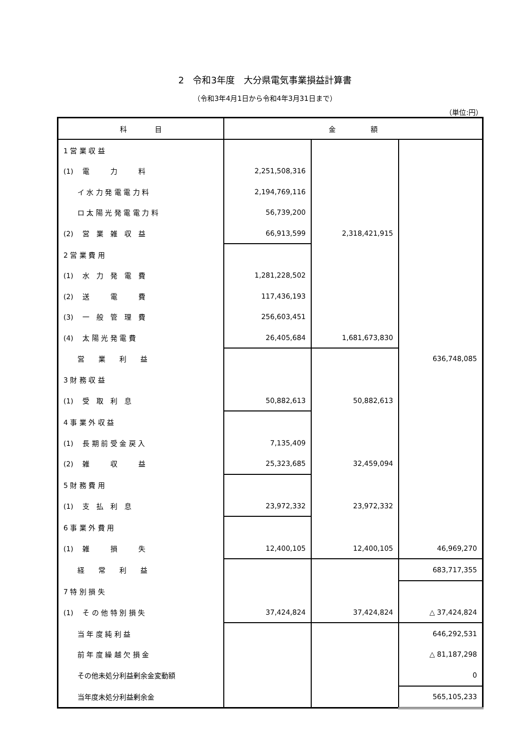2　令和3年度　大分県電気事業損益計算書
（令和3年4月1日から令和4年3月31日まで）
（単位:円）
| 科 目 | 金 額 | | |
| --- | --- | --- | --- |
| 1 営 業 収 益 | | | |
| (1) 電 力 料 | 2,251,508,316 | | |
| イ 水 力 発 電 電 力 料 | 2,194,769,116 | | |
| ロ 太 陽 光 発 電 電 力 料 | 56,739,200 | | |
| (2) 営 業 雑 収 益 | 66,913,599 | 2,318,421,915 | |
| 2 営 業 費 用 | | | |
| (1) 水 力 発 電 費 | 1,281,228,502 | | |
| (2) 送 電 費 | 117,436,193 | | |
| (3) 一 般 管 理 費 | 256,603,451 | | |
| (4) 太 陽 光 発 電 費 | 26,405,684 | 1,681,673,830 | |
| 営 業 利 益 | | | 636,748,085 |
| 3 財 務 収 益 | | | |
| (1) 受 取 利 息 | 50,882,613 | 50,882,613 | |
| 4 事 業 外 収 益 | | | |
| (1) 長 期 前 受 金 戻 入 | 7,135,409 | | |
| (2) 雑 収 益 | 25,323,685 | 32,459,094 | |
| 5 財 務 費 用 | | | |
| (1) 支 払 利 息 | 23,972,332 | 23,972,332 | |
| 6 事 業 外 費 用 | | | |
| (1) 雑 損 失 | 12,400,105 | 12,400,105 | 46,969,270 |
| 経 常 利 益 | | | 683,717,355 |
| 7 特 別 損 失 | | | |
| (1) そ の 他 特 別 損 失 | 37,424,824 | 37,424,824 | △ 37,424,824 |
| 当 年 度 純 利 益 | | | 646,292,531 |
| 前 年 度 繰 越 欠 損 金 | | | △ 81,187,298 |
| その他未処分利益剰余金変動額 | | | 0 |
| 当年度未処分利益剰余金 | | | 565,105,233 |